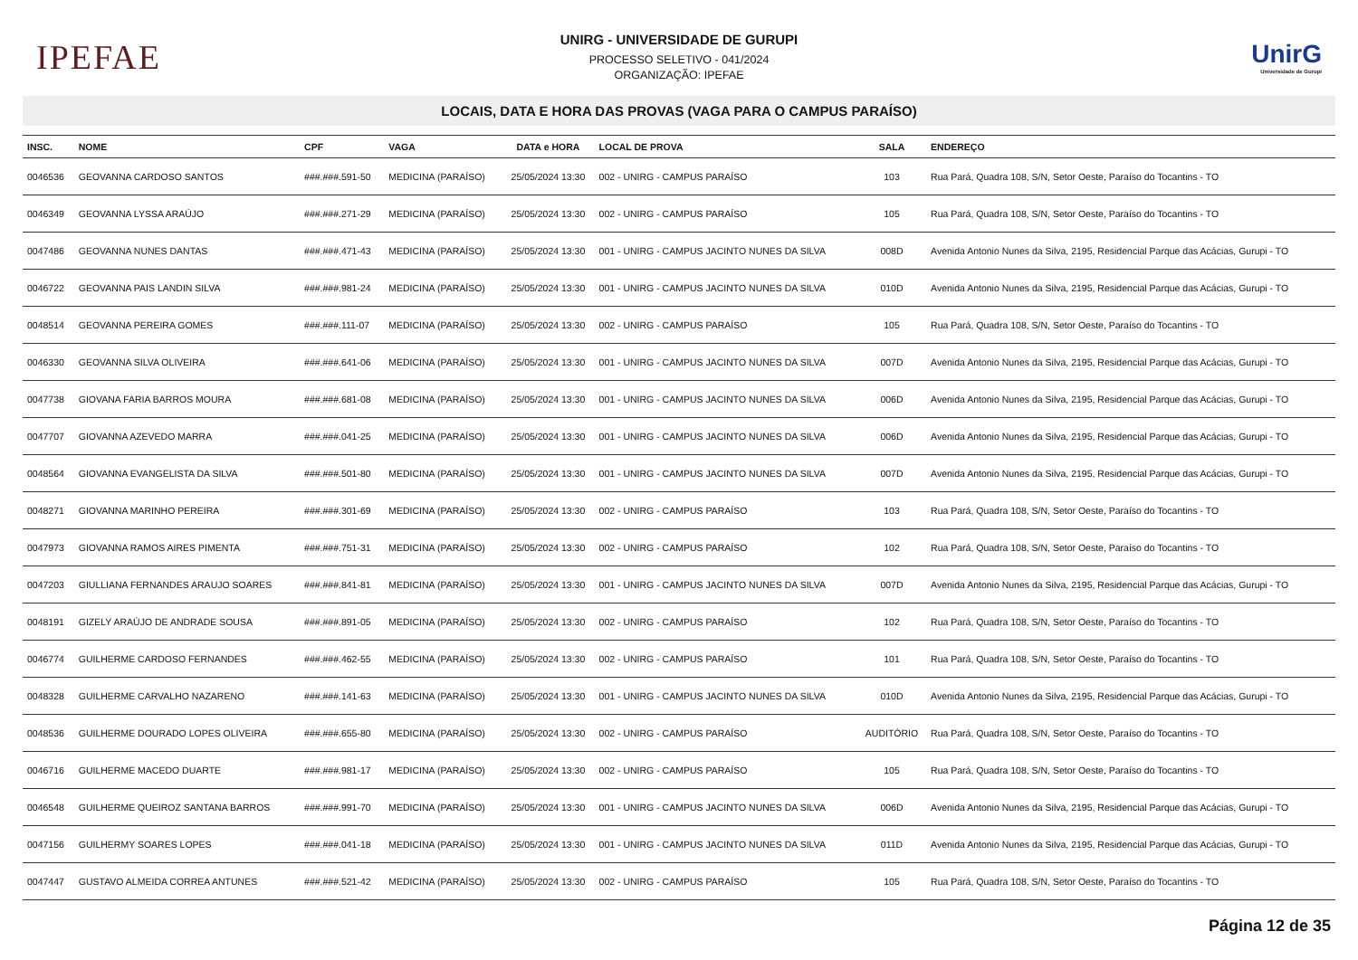IPEFAE
UNIRG - UNIVERSIDADE DE GURUPI
PROCESSO SELETIVO - 041/2024
ORGANIZAÇÃO: IPEFAE
UnirG
Universidade de Gurupi
LOCAIS, DATA E HORA DAS PROVAS (VAGA PARA O CAMPUS PARAÍSO)
| INSC. | NOME | CPF | VAGA | DATA e HORA | LOCAL DE PROVA | SALA | ENDEREÇO |
| --- | --- | --- | --- | --- | --- | --- | --- |
| 0046536 | GEOVANNA CARDOSO SANTOS | ###.###.591-50 | MEDICINA (PARAÍSO) | 25/05/2024 13:30 | 002 - UNIRG - CAMPUS PARAÍSO | 103 | Rua Pará, Quadra 108, S/N, Setor Oeste, Paraíso do Tocantins - TO |
| 0046349 | GEOVANNA LYSSA ARAÚJO | ###.###.271-29 | MEDICINA (PARAÍSO) | 25/05/2024 13:30 | 002 - UNIRG - CAMPUS PARAÍSO | 105 | Rua Pará, Quadra 108, S/N, Setor Oeste, Paraíso do Tocantins - TO |
| 0047486 | GEOVANNA NUNES DANTAS | ###.###.471-43 | MEDICINA (PARAÍSO) | 25/05/2024 13:30 | 001 - UNIRG - CAMPUS JACINTO NUNES DA SILVA | 008D | Avenida Antonio Nunes da Silva, 2195, Residencial Parque das Acácias, Gurupi - TO |
| 0046722 | GEOVANNA PAIS LANDIN SILVA | ###.###.981-24 | MEDICINA (PARAÍSO) | 25/05/2024 13:30 | 001 - UNIRG - CAMPUS JACINTO NUNES DA SILVA | 010D | Avenida Antonio Nunes da Silva, 2195, Residencial Parque das Acácias, Gurupi - TO |
| 0048514 | GEOVANNA PEREIRA GOMES | ###.###.111-07 | MEDICINA (PARAÍSO) | 25/05/2024 13:30 | 002 - UNIRG - CAMPUS PARAÍSO | 105 | Rua Pará, Quadra 108, S/N, Setor Oeste, Paraíso do Tocantins - TO |
| 0046330 | GEOVANNA SILVA OLIVEIRA | ###.###.641-06 | MEDICINA (PARAÍSO) | 25/05/2024 13:30 | 001 - UNIRG - CAMPUS JACINTO NUNES DA SILVA | 007D | Avenida Antonio Nunes da Silva, 2195, Residencial Parque das Acácias, Gurupi - TO |
| 0047738 | GIOVANA FARIA BARROS MOURA | ###.###.681-08 | MEDICINA (PARAÍSO) | 25/05/2024 13:30 | 001 - UNIRG - CAMPUS JACINTO NUNES DA SILVA | 006D | Avenida Antonio Nunes da Silva, 2195, Residencial Parque das Acácias, Gurupi - TO |
| 0047707 | GIOVANNA AZEVEDO MARRA | ###.###.041-25 | MEDICINA (PARAÍSO) | 25/05/2024 13:30 | 001 - UNIRG - CAMPUS JACINTO NUNES DA SILVA | 006D | Avenida Antonio Nunes da Silva, 2195, Residencial Parque das Acácias, Gurupi - TO |
| 0048564 | GIOVANNA EVANGELISTA DA SILVA | ###.###.501-80 | MEDICINA (PARAÍSO) | 25/05/2024 13:30 | 001 - UNIRG - CAMPUS JACINTO NUNES DA SILVA | 007D | Avenida Antonio Nunes da Silva, 2195, Residencial Parque das Acácias, Gurupi - TO |
| 0048271 | GIOVANNA MARINHO PEREIRA | ###.###.301-69 | MEDICINA (PARAÍSO) | 25/05/2024 13:30 | 002 - UNIRG - CAMPUS PARAÍSO | 103 | Rua Pará, Quadra 108, S/N, Setor Oeste, Paraíso do Tocantins - TO |
| 0047973 | GIOVANNA RAMOS AIRES PIMENTA | ###.###.751-31 | MEDICINA (PARAÍSO) | 25/05/2024 13:30 | 002 - UNIRG - CAMPUS PARAÍSO | 102 | Rua Pará, Quadra 108, S/N, Setor Oeste, Paraíso do Tocantins - TO |
| 0047203 | GIULLIANA FERNANDES ARAUJO SOARES | ###.###.841-81 | MEDICINA (PARAÍSO) | 25/05/2024 13:30 | 001 - UNIRG - CAMPUS JACINTO NUNES DA SILVA | 007D | Avenida Antonio Nunes da Silva, 2195, Residencial Parque das Acácias, Gurupi - TO |
| 0048191 | GIZELY ARAÚJO DE ANDRADE SOUSA | ###.###.891-05 | MEDICINA (PARAÍSO) | 25/05/2024 13:30 | 002 - UNIRG - CAMPUS PARAÍSO | 102 | Rua Pará, Quadra 108, S/N, Setor Oeste, Paraíso do Tocantins - TO |
| 0046774 | GUILHERME CARDOSO FERNANDES | ###.###.462-55 | MEDICINA (PARAÍSO) | 25/05/2024 13:30 | 002 - UNIRG - CAMPUS PARAÍSO | 101 | Rua Pará, Quadra 108, S/N, Setor Oeste, Paraíso do Tocantins - TO |
| 0048328 | GUILHERME CARVALHO NAZARENO | ###.###.141-63 | MEDICINA (PARAÍSO) | 25/05/2024 13:30 | 001 - UNIRG - CAMPUS JACINTO NUNES DA SILVA | 010D | Avenida Antonio Nunes da Silva, 2195, Residencial Parque das Acácias, Gurupi - TO |
| 0048536 | GUILHERME DOURADO LOPES OLIVEIRA | ###.###.655-80 | MEDICINA (PARAÍSO) | 25/05/2024 13:30 | 002 - UNIRG - CAMPUS PARAÍSO | AUDITÓRIO | Rua Pará, Quadra 108, S/N, Setor Oeste, Paraíso do Tocantins - TO |
| 0046716 | GUILHERME MACEDO DUARTE | ###.###.981-17 | MEDICINA (PARAÍSO) | 25/05/2024 13:30 | 002 - UNIRG - CAMPUS PARAÍSO | 105 | Rua Pará, Quadra 108, S/N, Setor Oeste, Paraíso do Tocantins - TO |
| 0046548 | GUILHERME QUEIROZ SANTANA BARROS | ###.###.991-70 | MEDICINA (PARAÍSO) | 25/05/2024 13:30 | 001 - UNIRG - CAMPUS JACINTO NUNES DA SILVA | 006D | Avenida Antonio Nunes da Silva, 2195, Residencial Parque das Acácias, Gurupi - TO |
| 0047156 | GUILHERMY SOARES LOPES | ###.###.041-18 | MEDICINA (PARAÍSO) | 25/05/2024 13:30 | 001 - UNIRG - CAMPUS JACINTO NUNES DA SILVA | 011D | Avenida Antonio Nunes da Silva, 2195, Residencial Parque das Acácias, Gurupi - TO |
| 0047447 | GUSTAVO ALMEIDA CORREA ANTUNES | ###.###.521-42 | MEDICINA (PARAÍSO) | 25/05/2024 13:30 | 002 - UNIRG - CAMPUS PARAÍSO | 105 | Rua Pará, Quadra 108, S/N, Setor Oeste, Paraíso do Tocantins - TO |
Página 12 de 35